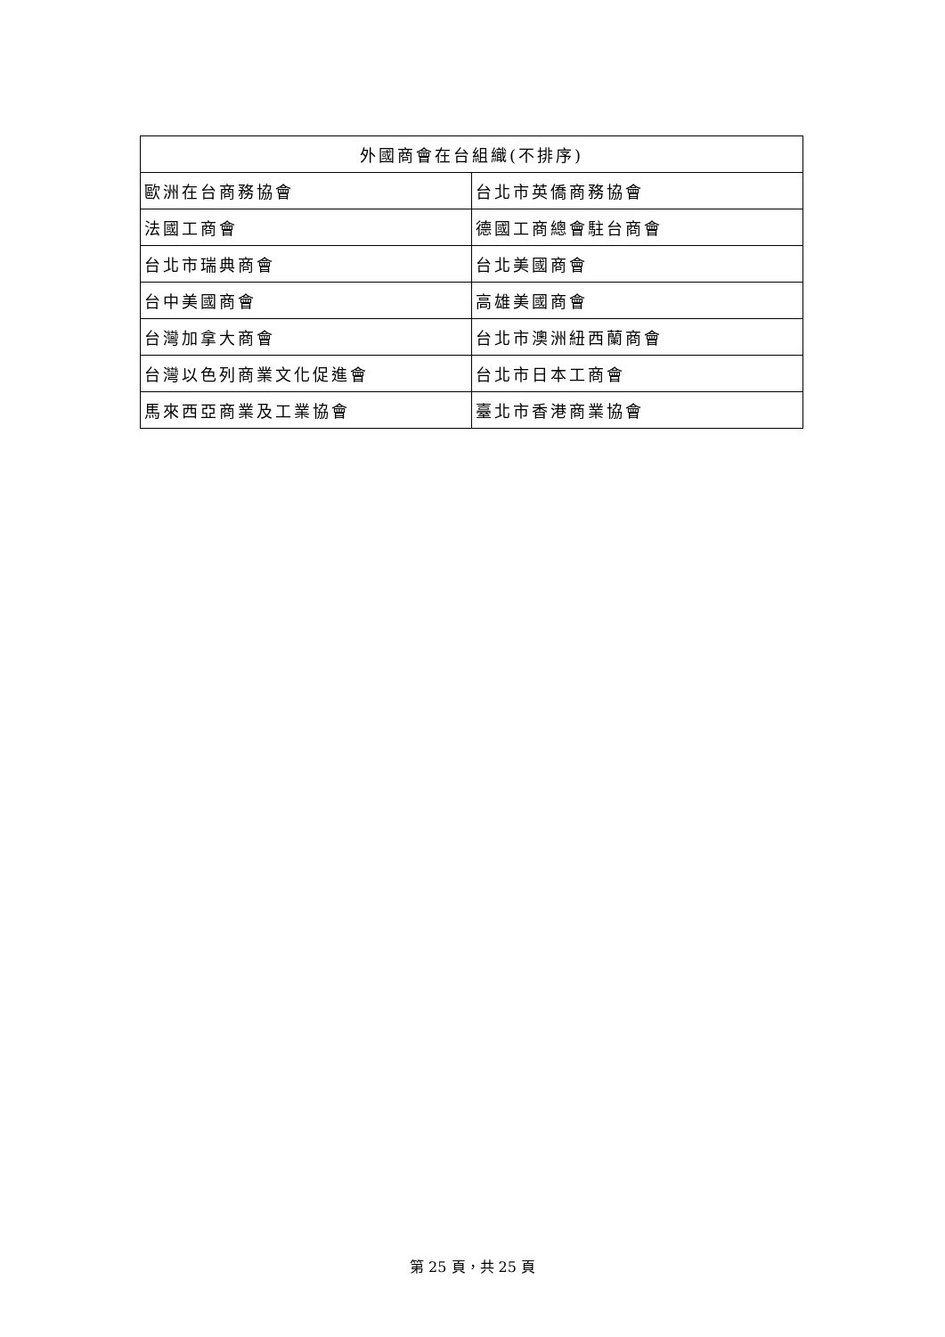| 外國商會在台組織(不排序) | |
| --- | --- |
| 歐洲在台商務協會 | 台北市英僑商務協會 |
| 法國工商會 | 德國工商總會駐台商會 |
| 台北市瑞典商會 | 台北美國商會 |
| 台中美國商會 | 高雄美國商會 |
| 台灣加拿大商會 | 台北市澳洲紐西蘭商會 |
| 台灣以色列商業文化促進會 | 台北市日本工商會 |
| 馬來西亞商業及工業協會 | 臺北市香港商業協會 |
第 25 頁，共 25 頁